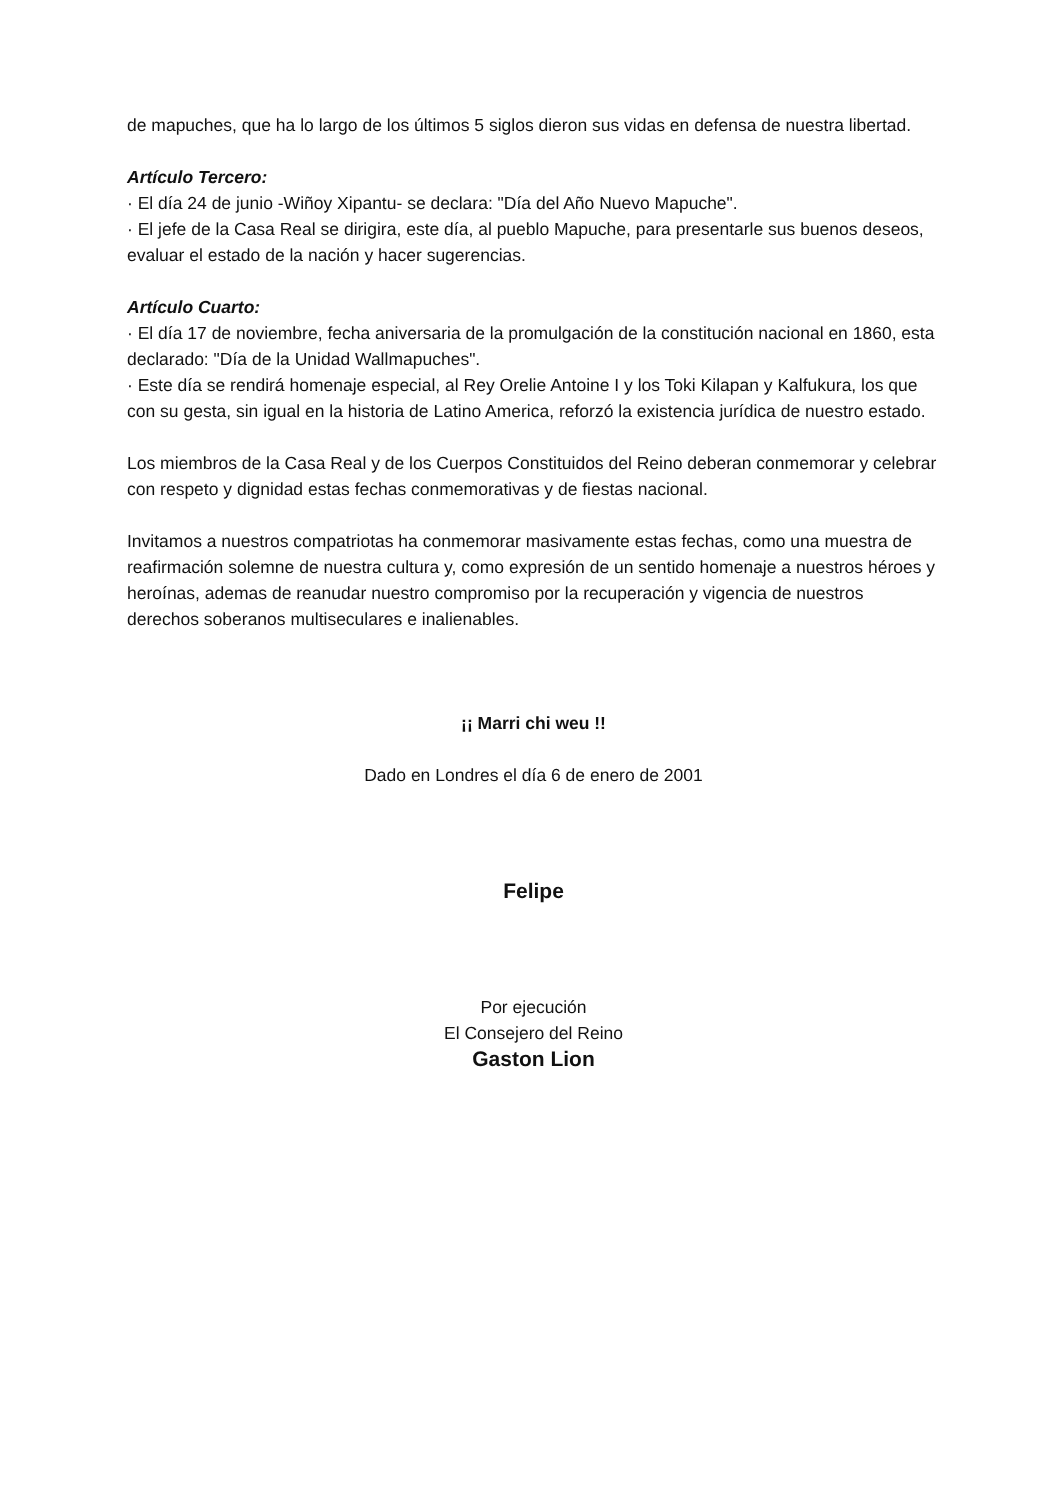de mapuches, que ha lo largo de los últimos 5 siglos dieron sus vidas en defensa de nuestra libertad.
Artículo Tercero:
· El día 24 de junio -Wiñoy Xipantu- se declara: "Día del Año Nuevo Mapuche".
· El jefe de la Casa Real se dirigira, este día, al pueblo Mapuche, para presentarle sus buenos deseos, evaluar el estado de la nación y hacer sugerencias.
Artículo Cuarto:
· El día 17 de noviembre, fecha aniversaria de la promulgación de la constitución nacional en 1860, esta declarado: "Día de la Unidad Wallmapuches".
· Este día se rendirá homenaje especial, al Rey Orelie Antoine I y los Toki Kilapan y Kalfukura, los que con su gesta, sin igual en la historia de Latino America, reforzó la existencia jurídica de nuestro estado.
Los miembros de la Casa Real y de los Cuerpos Constituidos del Reino deberan conmemorar y celebrar con respeto y dignidad estas fechas conmemorativas y de fiestas nacional.
Invitamos a nuestros compatriotas ha conmemorar masivamente estas fechas, como una muestra de reafirmación solemne de nuestra cultura y, como expresión de un sentido homenaje a nuestros héroes y heroínas, ademas de reanudar nuestro compromiso por la recuperación y vigencia de nuestros derechos soberanos multiseculares e inalienables.
¡¡ Marri chi weu !!
Dado en Londres el día 6 de enero de 2001
Felipe
Por ejecución
El Consejero del Reino
Gaston Lion